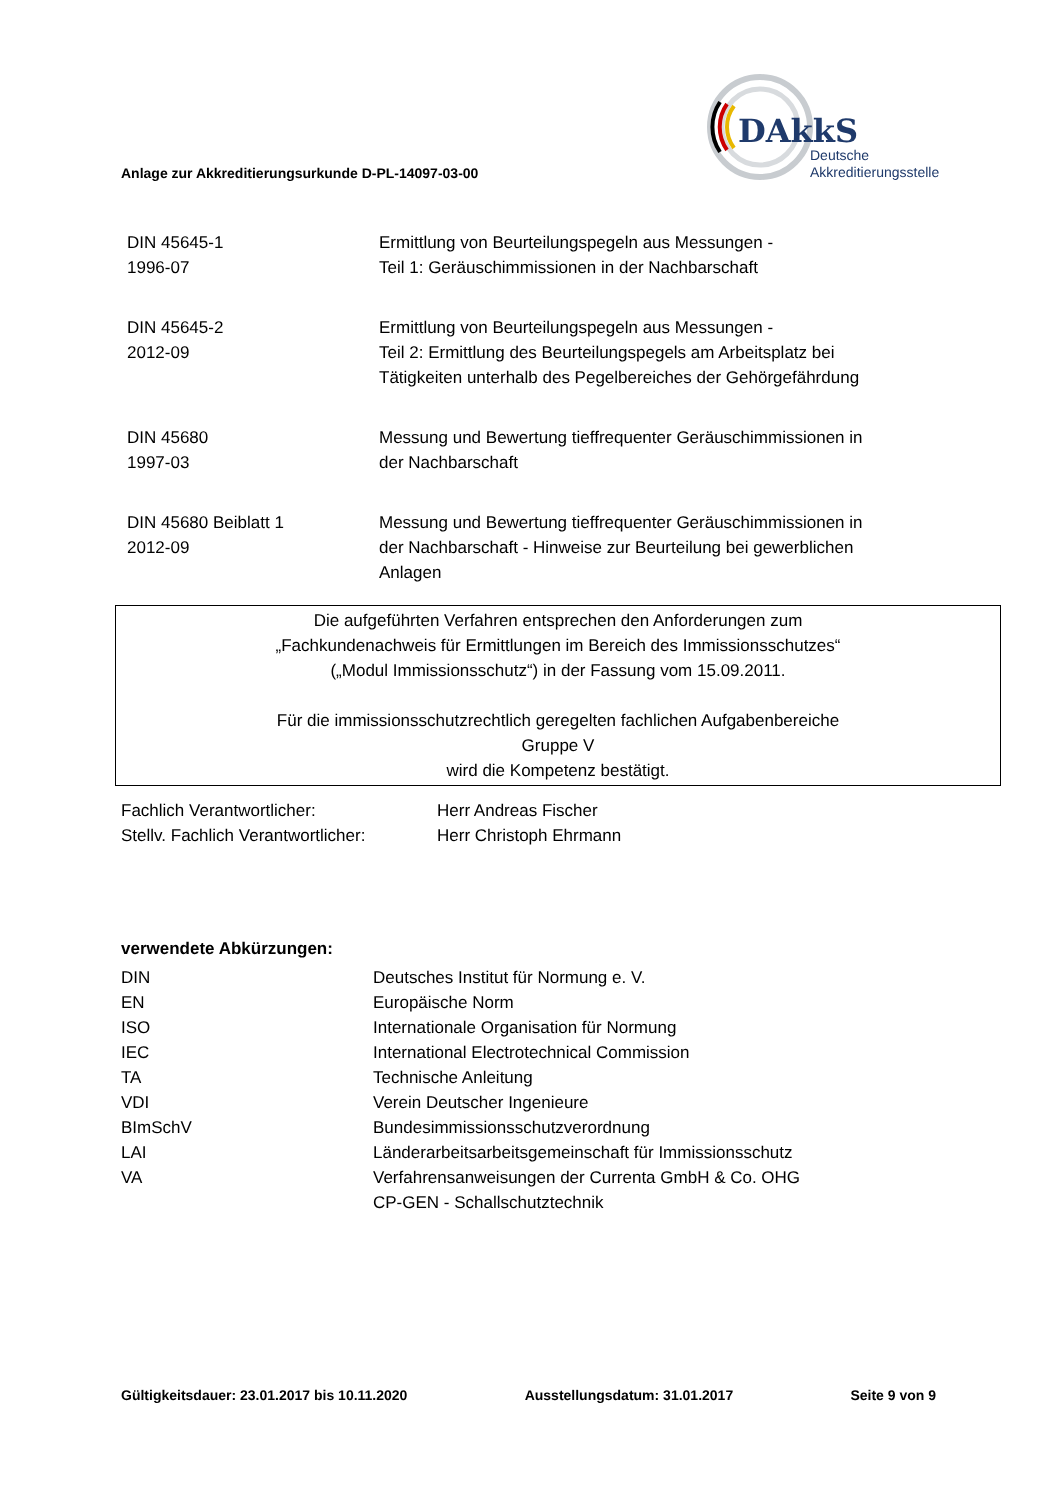DAkkS
Deutsche
Akkreditierungsstelle
Anlage zur Akkreditierungsurkunde D-PL-14097-03-00
| DIN 45645-1 1996-07 | Ermittlung von Beurteilungspegeln aus Messungen - Teil 1: Geräuschimmissionen in der Nachbarschaft |
| DIN 45645-2 2012-09 | Ermittlung von Beurteilungspegeln aus Messungen - Teil 2: Ermittlung des Beurteilungspegels am Arbeitsplatz bei Tätigkeiten unterhalb des Pegelbereiches der Gehörgefährdung |
| DIN 45680 1997-03 | Messung und Bewertung tieffrequenter Geräuschimmissionen in der Nachbarschaft |
| DIN 45680 Beiblatt 1 2012-09 | Messung und Bewertung tieffrequenter Geräuschimmissionen in der Nachbarschaft - Hinweise zur Beurteilung bei gewerblichen Anlagen |
Die aufgeführten Verfahren entsprechen den Anforderungen zum
„Fachkundenachweis für Ermittlungen im Bereich des Immissionsschutzes“
(„Modul Immissionsschutz“) in der Fassung vom 15.09.2011.
Für die immissionsschutzrechtlich geregelten fachlichen Aufgabenbereiche
Gruppe V
wird die Kompetenz bestätigt.
| Fachlich Verantwortlicher: | Herr Andreas Fischer |
| Stellv. Fachlich Verantwortlicher: | Herr Christoph Ehrmann |
verwendete Abkürzungen:
| DIN | Deutsches Institut für Normung e. V. |
| EN | Europäische Norm |
| ISO | Internationale Organisation für Normung |
| IEC | International Electrotechnical Commission |
| TA | Technische Anleitung |
| VDI | Verein Deutscher Ingenieure |
| BImSchV | Bundesimmissionsschutzverordnung |
| LAI | Länderarbeitsarbeitsgemeinschaft für Immissionsschutz |
| VA | Verfahrensanweisungen der Currenta GmbH & Co. OHG CP-GEN - Schallschutztechnik |
Gültigkeitsdauer: 23.01.2017 bis 10.11.2020 Ausstellungsdatum: 31.01.2017 Seite 9 von 9